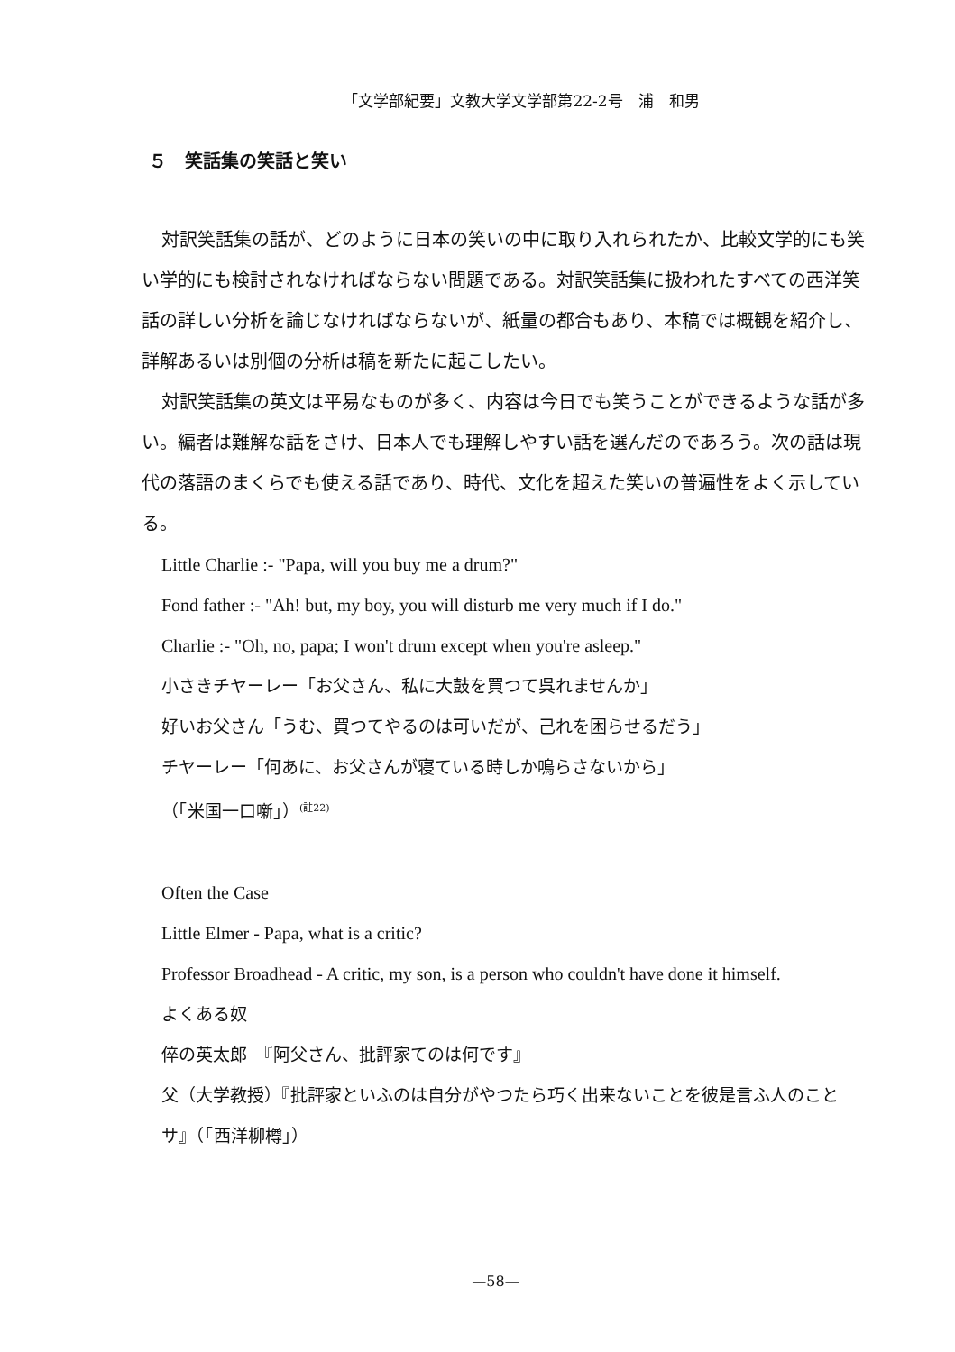「文学部紀要」文教大学文学部第22-2号　浦　和男
５　笑話集の笑話と笑い
対訳笑話集の話が、どのように日本の笑いの中に取り入れられたか、比較文学的にも笑い学的にも検討されなければならない問題である。対訳笑話集に扱われたすべての西洋笑話の詳しい分析を論じなければならないが、紙量の都合もあり、本稿では概観を紹介し、詳解あるいは別個の分析は稿を新たに起こしたい。
対訳笑話集の英文は平易なものが多く、内容は今日でも笑うことができるような話が多い。編者は難解な話をさけ、日本人でも理解しやすい話を選んだのであろう。次の話は現代の落語のまくらでも使える話であり、時代、文化を超えた笑いの普遍性をよく示している。
Little Charlie :- "Papa, will you buy me a drum?"
Fond father :- "Ah! but, my boy, you will disturb me very much if I do."
Charlie :- "Oh, no, papa; I won't drum except when you're asleep."
小さきチヤーレー「お父さん、私に大鼓を買つて呉れませんか」
好いお父さん「うむ、買つてやるのは可いだが、己れを困らせるだう」
チヤーレー「何あに、お父さんが寝ている時しか鳴らさないから」
（「米国一口噺」）<sup>(註22)</sup>
Often the Case
Little Elmer - Papa, what is a critic?
Professor Broadhead - A critic, my son, is a person who couldn't have done it himself.
よくある奴
倅の英太郎　『阿父さん、批評家てのは何です』
父（大学教授）『批評家といふのは自分がやつたら巧く出来ないことを彼是言ふ人のことサ』（「西洋柳樽」）
—58—